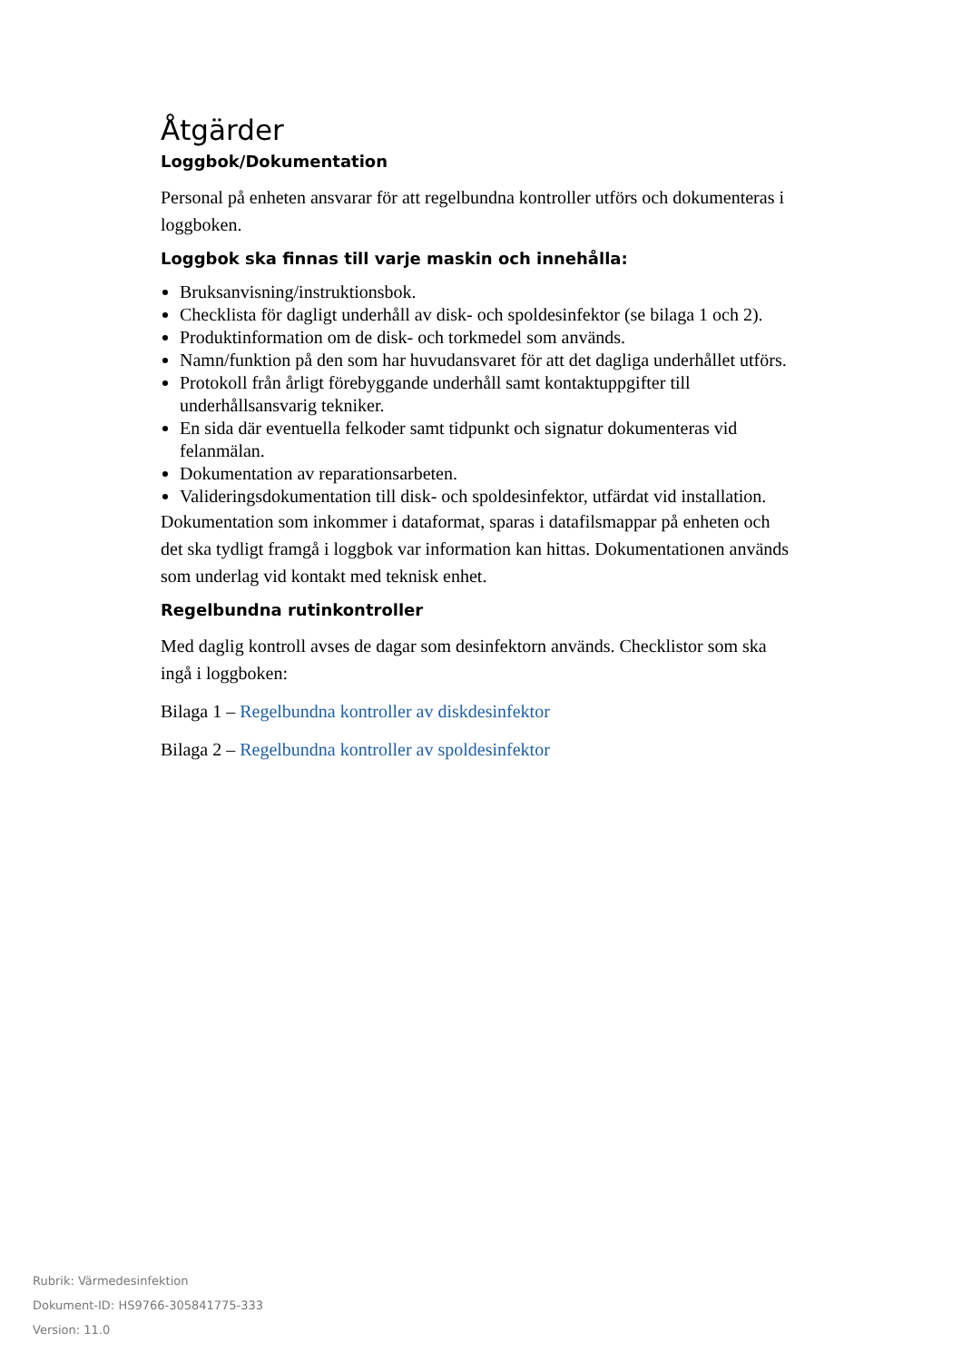Åtgärder
Loggbok/Dokumentation
Personal på enheten ansvarar för att regelbundna kontroller utförs och dokumenteras i loggboken.
Loggbok ska finnas till varje maskin och innehålla:
Bruksanvisning/instruktionsbok.
Checklista för dagligt underhåll av disk- och spoldesinfektor (se bilaga 1 och 2).
Produktinformation om de disk- och torkmedel som används.
Namn/funktion på den som har huvudansvaret för att det dagliga underhållet utförs.
Protokoll från årligt förebyggande underhåll samt kontaktuppgifter till underhållsansvarig tekniker.
En sida där eventuella felkoder samt tidpunkt och signatur dokumenteras vid felanmälan.
Dokumentation av reparationsarbeten.
Valideringsdokumentation till disk- och spoldesinfektor, utfärdat vid installation.
Dokumentation som inkommer i dataformat, sparas i datafilsmappar på enheten och det ska tydligt framgå i loggbok var information kan hittas. Dokumentationen används som underlag vid kontakt med teknisk enhet.
Regelbundna rutinkontroller
Med daglig kontroll avses de dagar som desinfektorn används. Checklistor som ska ingå i loggboken:
Bilaga 1 – Regelbundna kontroller av diskdesinfektor
Bilaga 2 – Regelbundna kontroller av spoldesinfektor
Rubrik: Värmedesinfektion
Dokument-ID: HS9766-305841775-333
Version: 11.0